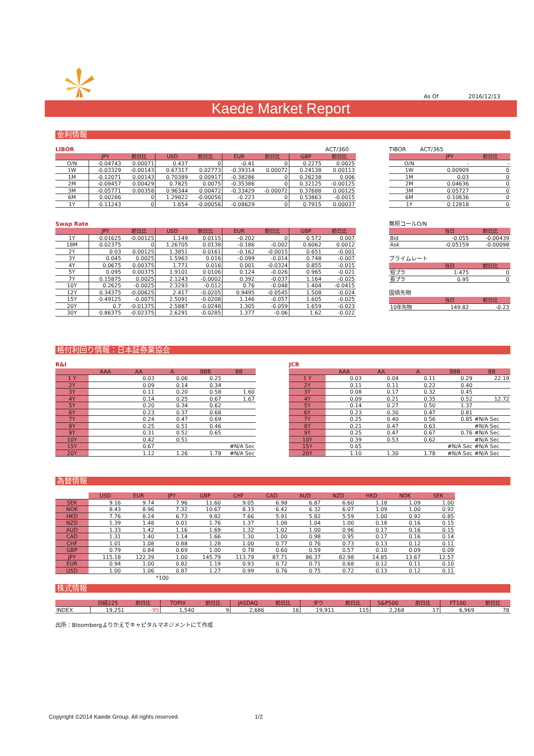As Of 2016/12/13
Kaede Market Report
金利情報
LIBOR ACT/360
| | JPY | 前日比 | USD | 前日比 | EUR | 前日比 | GBP | 前日比 |
| --- | --- | --- | --- | --- | --- | --- | --- | --- |
| O/N | -0.04743 | 0.00071 | 0.437 | 0 | -0.41 | 0 | 0.2275 | 0.0025 |
| 1W | -0.03329 | -0.00143 | 0.67317 | 0.02773 | -0.39314 | 0.00072 | 0.24138 | 0.00113 |
| 1M | -0.12071 | 0.00143 | 0.70389 | 0.00917 | -0.38286 | 0 | 0.26238 | 0.006 |
| 2M | -0.09457 | 0.00429 | 0.7825 | 0.0075 | -0.35386 | 0 | 0.32125 | -0.00125 |
| 3M | -0.05771 | 0.00358 | 0.96344 | 0.00472 | -0.33429 | -0.00072 | 0.37688 | 0.00125 |
| 6M | 0.00286 | 0 | 1.29822 | -0.00056 | -0.223 | 0 | 0.53863 | -0.0015 |
| 1Y | 0.11243 | 0 | 1.654 | -0.00056 | -0.08629 | 0 | 0.7915 | 0.00037 |
Swap Rate
| | JPY | 前日比 | USD | 前日比 | EUR | 前日比 | GBP | 前日比 |
| --- | --- | --- | --- | --- | --- | --- | --- | --- |
| 1Y | 0.01625 | -0.00125 | 1.149 | 0.0115 | -0.202 | 0 | 0.572 | 0.007 |
| 18M | 0.02375 | 0 | 1.26705 | 0.0138 | -0.186 | -0.002 | 0.6062 | 0.0012 |
| 2Y | 0.03 | 0.00125 | 1.3851 | 0.0161 | -0.162 | -0.0015 | 0.651 | -0.001 |
| 3Y | 0.045 | 0.0025 | 1.5963 | 0.016 | -0.099 | -0.014 | 0.748 | -0.007 |
| 4Y | 0.0675 | 0.00375 | 1.771 | 0.016 | 0.001 | -0.0324 | 0.855 | -0.015 |
| 5Y | 0.095 | 0.00375 | 1.9101 | 0.0106 | 0.124 | -0.026 | 0.965 | -0.021 |
| 7Y | 0.15875 | 0.0025 | 2.1243 | -0.0002 | 0.392 | -0.037 | 1.164 | -0.025 |
| 10Y | 0.2625 | -0.0025 | 2.3293 | -0.012 | 0.76 | -0.048 | 1.404 | -0.0415 |
| 12Y | 0.34375 | -0.00625 | 2.417 | -0.0205 | 0.9495 | -0.0545 | 1.508 | -0.024 |
| 15Y | 0.49125 | -0.0075 | 2.5091 | -0.0208 | 1.146 | -0.057 | 1.605 | -0.025 |
| 20Y | 0.7 | -0.01375 | 2.5887 | -0.0248 | 1.305 | -0.059 | 1.659 | -0.023 |
| 30Y | 0.86375 | -0.02375 | 2.6291 | -0.0285 | 1.377 | -0.06 | 1.62 | -0.022 |
TIBOR ACT/365
| | JPY | 前日比 |
| --- | --- | --- |
| O/N | - | - |
| 1W | 0.00909 | 0 |
| 1M | 0.03 | 0 |
| 2M | 0.04636 | 0 |
| 3M | 0.05727 | 0 |
| 6M | 0.10636 | 0 |
| 1Y | 0.12818 | 0 |
無担コールO/N
| | 当日 | 前日比 |
| --- | --- | --- |
| Bid | -0.055 | -0.00439 |
| Ask | -0.05159 | -0.00098 |
プライムレート
| | 当日 | 前日比 |
| --- | --- | --- |
| 短プラ | 1.475 | 0 |
| 長プラ | 0.95 | 0 |
国債先物
| | 当日 | 前日比 |
| --- | --- | --- |
| 10年先物 | 149.82 | -0.23 |
格付利回り情報：日本証券業協会
R&I
| | AAA | AA | A | BBB | BB |
| --- | --- | --- | --- | --- | --- |
| 1 Y | | 0.03 | 0.06 | 0.25 | |
| 2Y | | 0.09 | 0.14 | 0.34 | |
| 3Y | | 0.11 | 0.20 | 0.58 | 1.60 |
| 4Y | | 0.14 | 0.25 | 0.67 | 1.67 |
| 5Y | | 0.20 | 0.34 | 0.62 | |
| 6Y | | 0.23 | 0.37 | 0.68 | |
| 7Y | | 0.24 | 0.47 | 0.69 | |
| 8Y | | 0.25 | 0.51 | 0.46 | |
| 9Y | | 0.31 | 0.52 | 0.65 | |
| 10Y | | 0.42 | 0.51 | | |
| 15Y | | 0.67 | | | #N/A Sec |
| 20Y | | 1.12 | 1.26 | 1.78 | #N/A Sec |
JCR
| | AAA | AA | A | BBB | BB |
| --- | --- | --- | --- | --- | --- |
| 1 Y | 0.03 | 0.04 | 0.11 | 0.29 | 22.19 |
| 2Y | 0.11 | 0.11 | 0.22 | 0.40 | |
| 3Y | 0.08 | 0.17 | 0.32 | 0.45 | |
| 4Y | 0.09 | 0.21 | 0.35 | 0.52 | 12.72 |
| 5Y | 0.14 | 0.27 | 0.50 | 1.37 | |
| 6Y | 0.23 | 0.30 | 0.47 | 0.81 | |
| 7Y | 0.25 | 0.40 | 0.56 | 0.85 | #N/A Sec |
| 8Y | 0.21 | 0.47 | 0.63 | | #N/A Sec |
| 9Y | 0.25 | 0.47 | 0.67 | 0.76 | #N/A Sec |
| 10Y | 0.39 | 0.53 | 0.62 | | #N/A Sec |
| 15Y | 0.65 | | | #N/A Sec | #N/A Sec |
| 20Y | 1.10 | 1.30 | 1.78 | #N/A Sec | #N/A Sec |
為替情報
| | USD | EUR | JPY | GBP | CHF | CAD | AUD | NZD | HKD | NOK | SEK |
| --- | --- | --- | --- | --- | --- | --- | --- | --- | --- | --- | --- |
| SEK | 9.16 | 9.74 | 7.96 | 11.60 | 9.05 | 6.98 | 6.87 | 6.60 | 1.18 | 1.09 | 1.00 |
| NOK | 8.43 | 8.96 | 7.32 | 10.67 | 8.33 | 6.42 | 6.32 | 6.07 | 1.09 | 1.00 | 0.92 |
| HKD | 7.76 | 8.24 | 6.73 | 9.82 | 7.66 | 5.91 | 5.82 | 5.59 | 1.00 | 0.92 | 0.85 |
| NZD | 1.39 | 1.48 | 0.01 | 1.76 | 1.37 | 1.06 | 1.04 | 1.00 | 0.18 | 0.16 | 0.15 |
| AUD | 1.33 | 1.42 | 1.16 | 1.69 | 1.32 | 1.02 | 1.00 | 0.96 | 0.17 | 0.16 | 0.15 |
| CAD | 1.31 | 1.40 | 1.14 | 1.66 | 1.30 | 1.00 | 0.98 | 0.95 | 0.17 | 0.16 | 0.14 |
| CHF | 1.01 | 1.08 | 0.88 | 1.28 | 1.00 | 0.77 | 0.76 | 0.73 | 0.13 | 0.12 | 0.11 |
| GBP | 0.79 | 0.84 | 0.69 | 1.00 | 0.78 | 0.60 | 0.59 | 0.57 | 0.10 | 0.09 | 0.09 |
| JPY | 115.18 | 122.39 | 1.00 | 145.79 | 113.79 | 87.71 | 86.37 | 82.98 | 14.85 | 13.67 | 12.57 |
| EUR | 0.94 | 1.00 | 0.82 | 1.19 | 0.93 | 0.72 | 0.71 | 0.68 | 0.12 | 0.11 | 0.10 |
| USD | 1.00 | 1.06 | 0.87 | 1.27 | 0.99 | 0.76 | 0.75 | 0.72 | 0.13 | 0.12 | 0.11 |
*100
株式情報
| | 日経225 | 前日比 | TOPIX | 前日比 | JASDAQ | 前日比 | ダウ | 前日比 | S&P500 | 前日比 | FT100 | 前日比 |
| --- | --- | --- | --- | --- | --- | --- | --- | --- | --- | --- | --- | --- |
| INDEX | 19,251 | -95 | 1,540 | 9 | 2,686 | 16 | 19,911 | 115 | 2,268 | 17 | 6,969 | 78 |
出所：Bloombergよりかえでキャピタルマネジメントにて作成
Copyright ©2014 Kaede Group. All rights reserved. 1/2